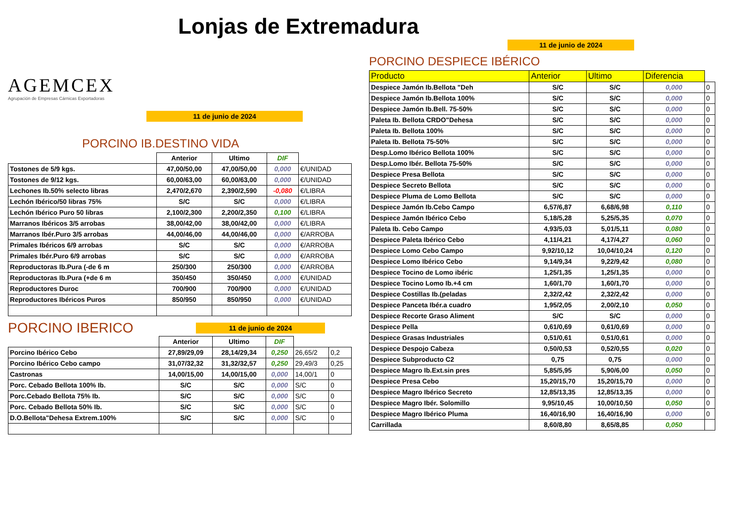Lonjas de Extremadura
AGEMCEX
Agrupación de Empresas Cárnicas Exportadoras
11 de junio de 2024
PORCINO IB.DESTINO VIDA
| | Anterior | Ultimo | DIF | |
| --- | --- | --- | --- | --- |
| Tostones de 5/9 kgs. | 47,00/50,00 | 47,00/50,00 | 0,000 | €/UNIDAD |
| Tostones de 9/12 kgs. | 60,00/63,00 | 60,00/63,00 | 0,000 | €/UNIDAD |
| Lechones Ib.50% selecto libras | 2,470/2,670 | 2,390/2,590 | -0,080 | €/LIBRA |
| Lechón Ibérico/50 libras 75% | S/C | S/C | 0,000 | €/LIBRA |
| Lechón Ibérico Puro 50 libras | 2,100/2,300 | 2,200/2,350 | 0,100 | €/LIBRA |
| Marranos Ibéricos 3/5 arrobas | 38,00/42,00 | 38,00/42,00 | 0,000 | €/LIBRA |
| Marranos Ibér.Puro 3/5 arrobas | 44,00/46,00 | 44,00/46,00 | 0,000 | €/ARROBA |
| Primales Ibéricos 6/9 arrobas | S/C | S/C | 0,000 | €/ARROBA |
| Primales Ibér.Puro 6/9 arrobas | S/C | S/C | 0,000 | €/ARROBA |
| Reproductoras Ib.Pura (-de 6 m | 250/300 | 250/300 | 0,000 | €/ARROBA |
| Reproductoras Ib.Pura (+de 6 m | 350/450 | 350/450 | 0,000 | €/UNIDAD |
| Reproductores Duroc | 700/900 | 700/900 | 0,000 | €/UNIDAD |
| Reproductores Ibéricos Puros | 850/950 | 850/950 | 0,000 | €/UNIDAD |
PORCINO IBERICO
11 de junio de 2024
| | Anterior | Ultimo | DIF | | |
| --- | --- | --- | --- | --- | --- |
| Porcino Ibérico Cebo | 27,89/29,09 | 28,14/29,34 | 0,250 | 26,65/2 | 0,2 |
| Porcino Ibérico Cebo campo | 31,07/32,32 | 31,32/32,57 | 0,250 | 29,49/3 | 0,25 |
| Castronas | 14,00/15,00 | 14,00/15,00 | 0,000 | 14,00/1 | 0 |
| Porc. Cebado Bellota 100% Ib. | S/C | S/C | 0,000 | S/C | 0 |
| Porc.Cebado Bellota 75% Ib. | S/C | S/C | 0,000 | S/C | 0 |
| Porc. Cebado Bellota 50% Ib. | S/C | S/C | 0,000 | S/C | 0 |
| D.O.Bellota"Dehesa Extrem.100% | S/C | S/C | 0,000 | S/C | 0 |
11 de junio de 2024
PORCINO DESPIECE IBÉRICO
| Producto | Anterior | Ultimo | Diferencia | |
| --- | --- | --- | --- | --- |
| Despiece Jamón Ib.Bellota "Deh | S/C | S/C | 0,000 | 0 |
| Despiece Jamón Ib.Bellota 100% | S/C | S/C | 0,000 | 0 |
| Despiece Jamón Ib.Bell. 75-50% | S/C | S/C | 0,000 | 0 |
| Paleta Ib. Bellota CRDO"Dehesa | S/C | S/C | 0,000 | 0 |
| Paleta Ib. Bellota 100% | S/C | S/C | 0,000 | 0 |
| Paleta Ib. Bellota 75-50% | S/C | S/C | 0,000 | 0 |
| Desp.Lomo Ibérico Bellota 100% | S/C | S/C | 0,000 | 0 |
| Desp.Lomo Ibér. Bellota 75-50% | S/C | S/C | 0,000 | 0 |
| Despiece Presa Bellota | S/C | S/C | 0,000 | 0 |
| Despiece Secreto Bellota | S/C | S/C | 0,000 | 0 |
| Despiece Pluma de Lomo Bellota | S/C | S/C | 0,000 | 0 |
| Despiece Jamón Ib.Cebo Campo | 6,57/6,87 | 6,68/6,98 | 0,110 | 0 |
| Despiece Jamón Ibérico Cebo | 5,18/5,28 | 5,25/5,35 | 0,070 | 0 |
| Paleta Ib. Cebo Campo | 4,93/5,03 | 5,01/5,11 | 0,080 | 0 |
| Despiece Paleta Ibérico Cebo | 4,11/4,21 | 4,17/4,27 | 0,060 | 0 |
| Despiece Lomo Cebo Campo | 9,92/10,12 | 10,04/10,24 | 0,120 | 0 |
| Despiece Lomo Ibérico Cebo | 9,14/9,34 | 9,22/9,42 | 0,080 | 0 |
| Despiece Tocino de Lomo ibéric | 1,25/1,35 | 1,25/1,35 | 0,000 | 0 |
| Despiece Tocino Lomo Ib.+4 cm | 1,60/1,70 | 1,60/1,70 | 0,000 | 0 |
| Despiece Costillas Ib.(peladas | 2,32/2,42 | 2,32/2,42 | 0,000 | 0 |
| Despiece Panceta Ibér.a cuadro | 1,95/2,05 | 2,00/2,10 | 0,050 | 0 |
| Despiece Recorte Graso Aliment | S/C | S/C | 0,000 | 0 |
| Despiece Pella | 0,61/0,69 | 0,61/0,69 | 0,000 | 0 |
| Despiece Grasas Industriales | 0,51/0,61 | 0,51/0,61 | 0,000 | 0 |
| Despiece Despojo Cabeza | 0,50/0,53 | 0,52/0,55 | 0,020 | 0 |
| Despiece Subproducto C2 | 0,75 | 0,75 | 0,000 | 0 |
| Despiece Magro Ib.Ext.sin pres | 5,85/5,95 | 5,90/6,00 | 0,050 | 0 |
| Despiece Presa Cebo | 15,20/15,70 | 15,20/15,70 | 0,000 | 0 |
| Despiece Magro Ibérico Secreto | 12,85/13,35 | 12,85/13,35 | 0,000 | 0 |
| Despiece Magro Ibér. Solomillo | 9,95/10,45 | 10,00/10,50 | 0,050 | 0 |
| Despiece Magro Ibérico Pluma | 16,40/16,90 | 16,40/16,90 | 0,000 | 0 |
| Carrillada | 8,60/8,80 | 8,65/8,85 | 0,050 | |